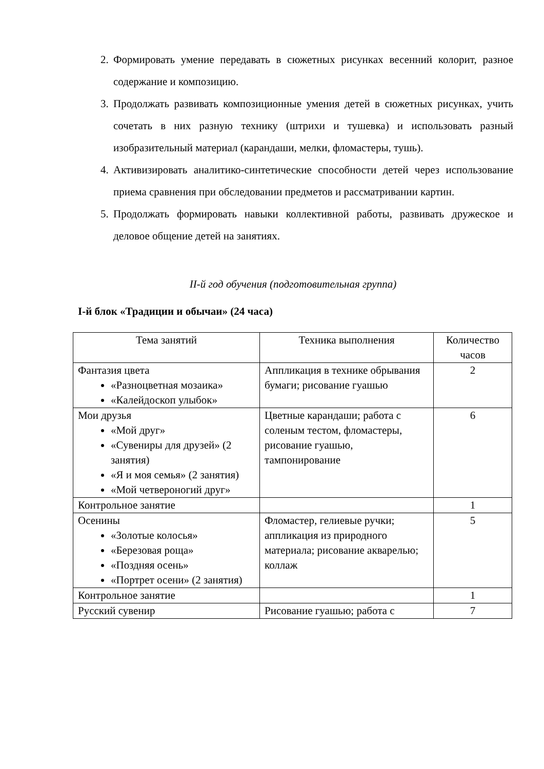2. Формировать умение передавать в сюжетных рисунках весенний колорит, разное содержание и композицию.
3. Продолжать развивать композиционные умения детей в сюжетных рисунках, учить сочетать в них разную технику (штрихи и тушевка) и использовать разный изобразительный материал (карандаши, мелки, фломастеры, тушь).
4. Активизировать аналитико-синтетические способности детей через использование приема сравнения при обследовании предметов и рассматривании картин.
5. Продолжать формировать навыки коллективной работы, развивать дружеское и деловое общение детей на занятиях.
II-й год обучения (подготовительная группа)
I-й блок «Традиции и обычаи» (24 часа)
| Тема занятий | Техника выполнения | Количество часов |
| --- | --- | --- |
| Фантазия цвета «Разноцветная мозаика» «Калейдоскоп улыбок» | Аппликация в технике обрывания бумаги; рисование гуашью | 2 |
| Мои друзья «Мой друг» «Сувениры для друзей» (2 занятия) «Я и моя семья» (2 занятия) «Мой четвероногий друг» | Цветные карандаши; работа с соленым тестом, фломастеры, рисование гуашью, тампонирование | 6 |
| Контрольное занятие | | 1 |
| Осенины «Золотые колосья» «Березовая роща» «Поздняя осень» «Портрет осени» (2 занятия) | Фломастер, гелиевые ручки; аппликация из природного материала; рисование акварелью; коллаж | 5 |
| Контрольное занятие | | 1 |
| Русский сувенир | Рисование гуашью; работа с | 7 |